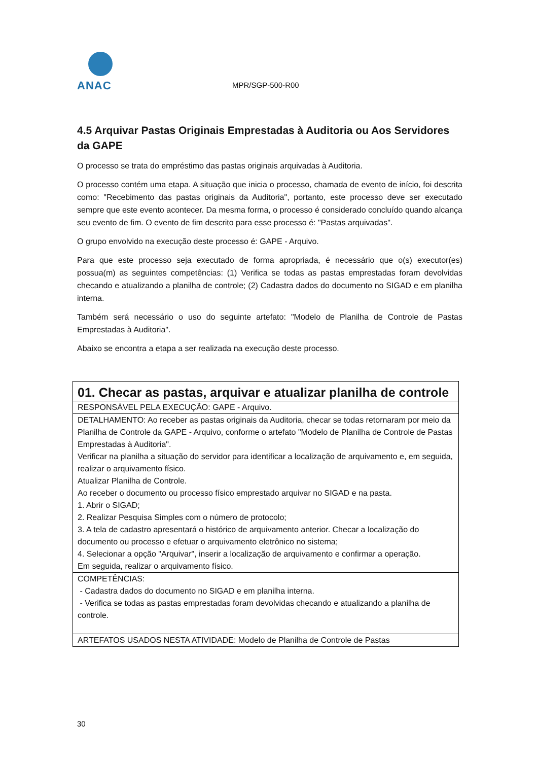ANAC
MPR/SGP-500-R00
4.5 Arquivar Pastas Originais Emprestadas à Auditoria ou Aos Servidores da GAPE
O processo se trata do empréstimo das pastas originais arquivadas à Auditoria.
O processo contém uma etapa. A situação que inicia o processo, chamada de evento de início, foi descrita como: "Recebimento das pastas originais da Auditoria", portanto, este processo deve ser executado sempre que este evento acontecer. Da mesma forma, o processo é considerado concluído quando alcança seu evento de fim. O evento de fim descrito para esse processo é: "Pastas arquivadas".
O grupo envolvido na execução deste processo é: GAPE - Arquivo.
Para que este processo seja executado de forma apropriada, é necessário que o(s) executor(es) possua(m) as seguintes competências: (1) Verifica se todas as pastas emprestadas foram devolvidas checando e atualizando a planilha de controle; (2) Cadastra dados do documento no SIGAD e em planilha interna.
Também será necessário o uso do seguinte artefato: "Modelo de Planilha de Controle de Pastas Emprestadas à Auditoria".
Abaixo se encontra a etapa a ser realizada na execução deste processo.
| 01. Checar as pastas, arquivar e atualizar planilha de controle |
| RESPONSÁVEL PELA EXECUÇÃO: GAPE - Arquivo. |
| DETALHAMENTO: Ao receber as pastas originais da Auditoria, checar se todas retornaram por meio da Planilha de Controle da GAPE - Arquivo, conforme o artefato "Modelo de Planilha de Controle de Pastas Emprestadas à Auditoria". Verificar na planilha a situação do servidor para identificar a localização de arquivamento e, em seguida, realizar o arquivamento físico. Atualizar Planilha de Controle. Ao receber o documento ou processo físico emprestado arquivar no SIGAD e na pasta. 1. Abrir o SIGAD; 2. Realizar Pesquisa Simples com o número de protocolo; 3. A tela de cadastro apresentará o histórico de arquivamento anterior. Checar a localização do documento ou processo e efetuar o arquivamento eletrônico no sistema; 4. Selecionar a opção "Arquivar", inserir a localização de arquivamento e confirmar a operação. Em seguida, realizar o arquivamento físico. |
| COMPETÊNCIAS: - Cadastra dados do documento no SIGAD e em planilha interna. - Verifica se todas as pastas emprestadas foram devolvidas checando e atualizando a planilha de controle. |
| ARTEFATOS USADOS NESTA ATIVIDADE: Modelo de Planilha de Controle de Pastas |
30